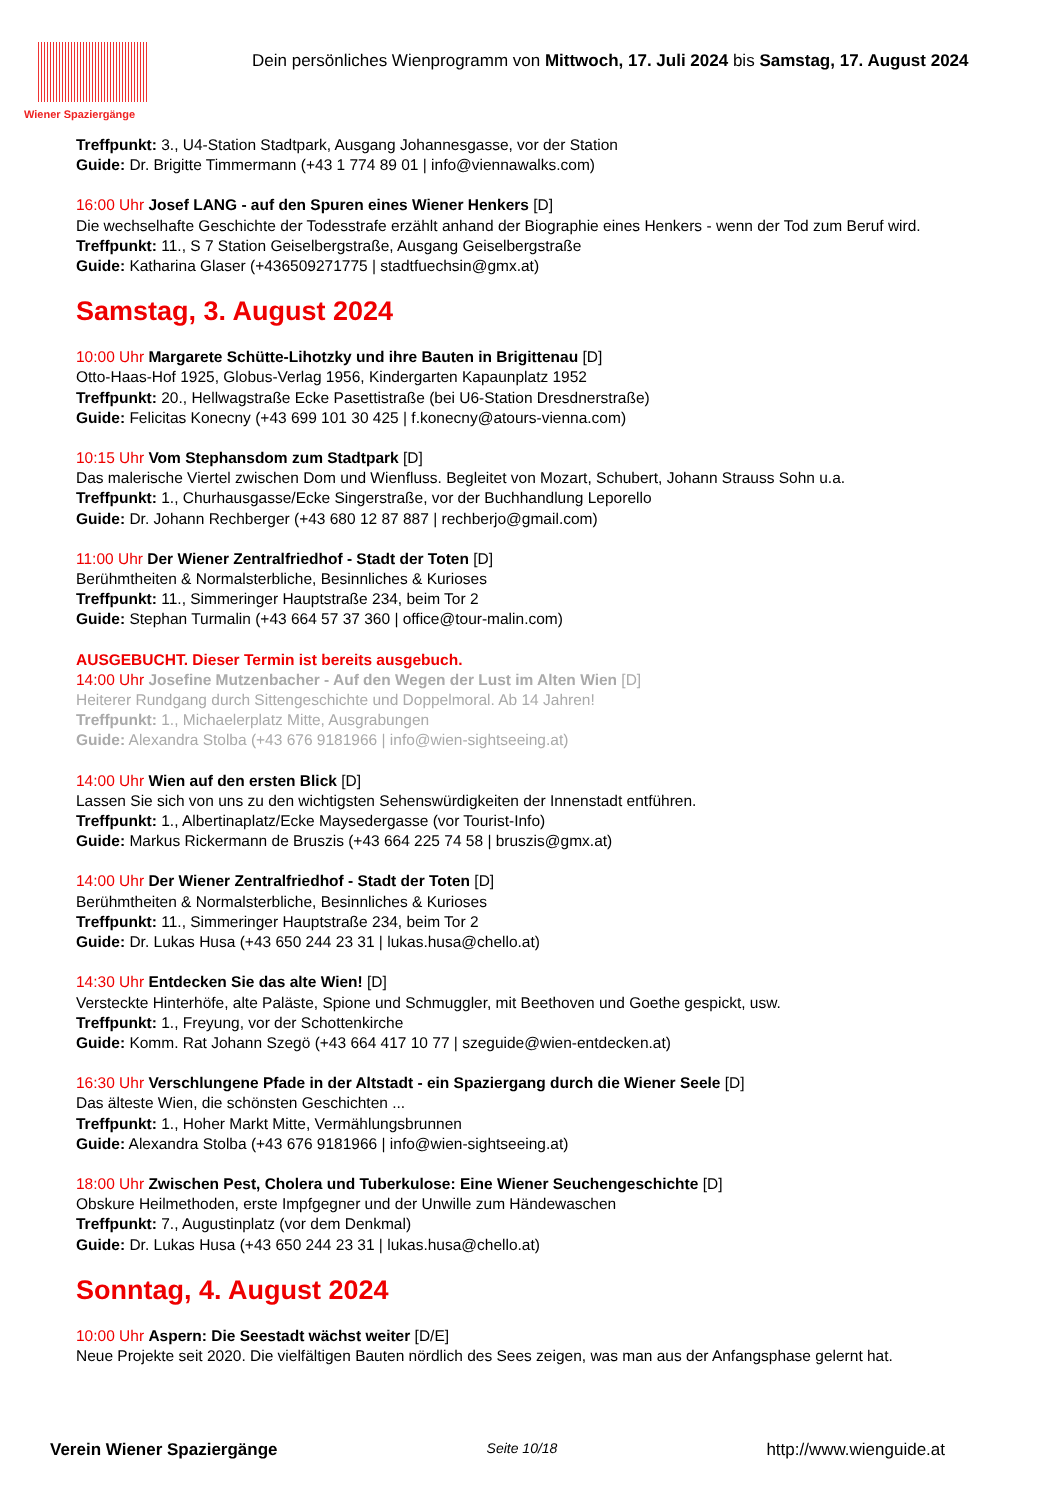Wiener Spaziergänge
Dein persönliches Wienprogramm von Mittwoch, 17. Juli 2024 bis Samstag, 17. August 2024
Treffpunkt: 3., U4-Station Stadtpark, Ausgang Johannesgasse, vor der Station
Guide: Dr. Brigitte Timmermann (+43 1 774 89 01 | info@viennawalks.com)
16:00 Uhr Josef LANG - auf den Spuren eines Wiener Henkers [D]
Die wechselhafte Geschichte der Todesstrafe erzählt anhand der Biographie eines Henkers - wenn der Tod zum Beruf wird.
Treffpunkt: 11., S 7 Station Geiselbergstraße, Ausgang Geiselbergstraße
Guide: Katharina Glaser (+436509271775 | stadtfuechsin@gmx.at)
Samstag, 3. August 2024
10:00 Uhr Margarete Schütte-Lihotzky und ihre Bauten in Brigittenau [D]
Otto-Haas-Hof 1925, Globus-Verlag 1956, Kindergarten Kapaunplatz 1952
Treffpunkt: 20., Hellwagstraße Ecke Pasettistraße (bei U6-Station Dresdnerstraße)
Guide: Felicitas Konecny (+43 699 101 30 425 | f.konecny@atours-vienna.com)
10:15 Uhr Vom Stephansdom zum Stadtpark [D]
Das malerische Viertel zwischen Dom und Wienfluss. Begleitet von Mozart, Schubert, Johann Strauss Sohn u.a.
Treffpunkt: 1., Churhausgasse/Ecke Singerstraße, vor der Buchhandlung Leporello
Guide: Dr. Johann Rechberger (+43 680 12 87 887 | rechberjo@gmail.com)
11:00 Uhr Der Wiener Zentralfriedhof - Stadt der Toten [D]
Berühmtheiten & Normalsterbliche, Besinnliches & Kurioses
Treffpunkt: 11., Simmeringer Hauptstraße 234, beim Tor 2
Guide: Stephan Turmalin (+43 664 57 37 360 | office@tour-malin.com)
AUSGEBUCHT. Dieser Termin ist bereits ausgebuch.
14:00 Uhr Josefine Mutzenbacher - Auf den Wegen der Lust im Alten Wien [D]
Heiterer Rundgang durch Sittengeschichte und Doppelmoral. Ab 14 Jahren!
Treffpunkt: 1., Michaelerplatz Mitte, Ausgrabungen
Guide: Alexandra Stolba (+43 676 9181966 | info@wien-sightseeing.at)
14:00 Uhr Wien auf den ersten Blick [D]
Lassen Sie sich von uns zu den wichtigsten Sehenswürdigkeiten der Innenstadt entführen.
Treffpunkt: 1., Albertinaplatz/Ecke Maysedergasse (vor Tourist-Info)
Guide: Markus Rickermann de Bruszis (+43 664 225 74 58 | bruszis@gmx.at)
14:00 Uhr Der Wiener Zentralfriedhof - Stadt der Toten [D]
Berühmtheiten & Normalsterbliche, Besinnliches & Kurioses
Treffpunkt: 11., Simmeringer Hauptstraße 234, beim Tor 2
Guide: Dr. Lukas Husa (+43 650 244 23 31 | lukas.husa@chello.at)
14:30 Uhr Entdecken Sie das alte Wien! [D]
Versteckte Hinterhöfe, alte Paläste, Spione und Schmuggler, mit Beethoven und Goethe gespickt, usw.
Treffpunkt: 1., Freyung, vor der Schottenkirche
Guide: Komm. Rat Johann Szegö (+43 664 417 10 77 | szeguide@wien-entdecken.at)
16:30 Uhr Verschlungene Pfade in der Altstadt - ein Spaziergang durch die Wiener Seele [D]
Das älteste Wien, die schönsten Geschichten ...
Treffpunkt: 1., Hoher Markt Mitte, Vermählungsbrunnen
Guide: Alexandra Stolba (+43 676 9181966 | info@wien-sightseeing.at)
18:00 Uhr Zwischen Pest, Cholera und Tuberkulose: Eine Wiener Seuchengeschichte [D]
Obskure Heilmethoden, erste Impfgegner und der Unwille zum Händewaschen
Treffpunkt: 7., Augustinplatz (vor dem Denkmal)
Guide: Dr. Lukas Husa (+43 650 244 23 31 | lukas.husa@chello.at)
Sonntag, 4. August 2024
10:00 Uhr Aspern: Die Seestadt wächst weiter [D/E]
Neue Projekte seit 2020. Die vielfältigen Bauten nördlich des Sees zeigen, was man aus der Anfangsphase gelernt hat.
Verein Wiener Spaziergänge Seite 10/18 http://www.wienguide.at